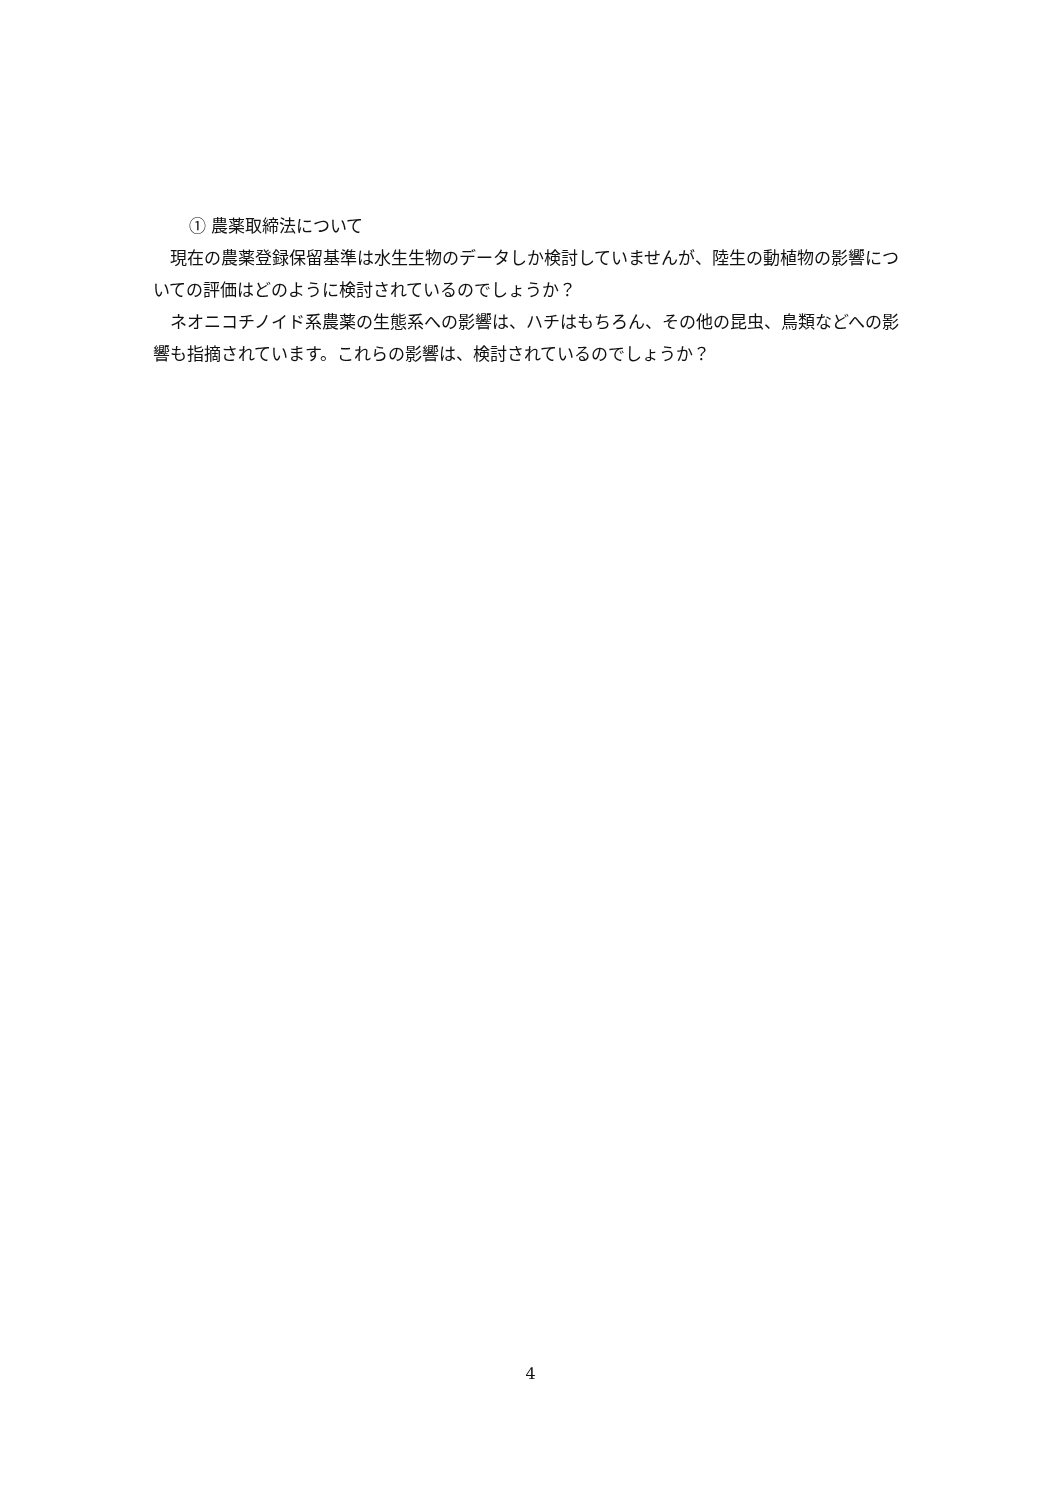① 農薬取締法について
現在の農薬登録保留基準は水生生物のデータしか検討していませんが、陸生の動植物の影響についての評価はどのように検討されているのでしょうか？
ネオニコチノイド系農薬の生態系への影響は、ハチはもちろん、その他の昆虫、鳥類などへの影響も指摘されています。これらの影響は、検討されているのでしょうか？
4